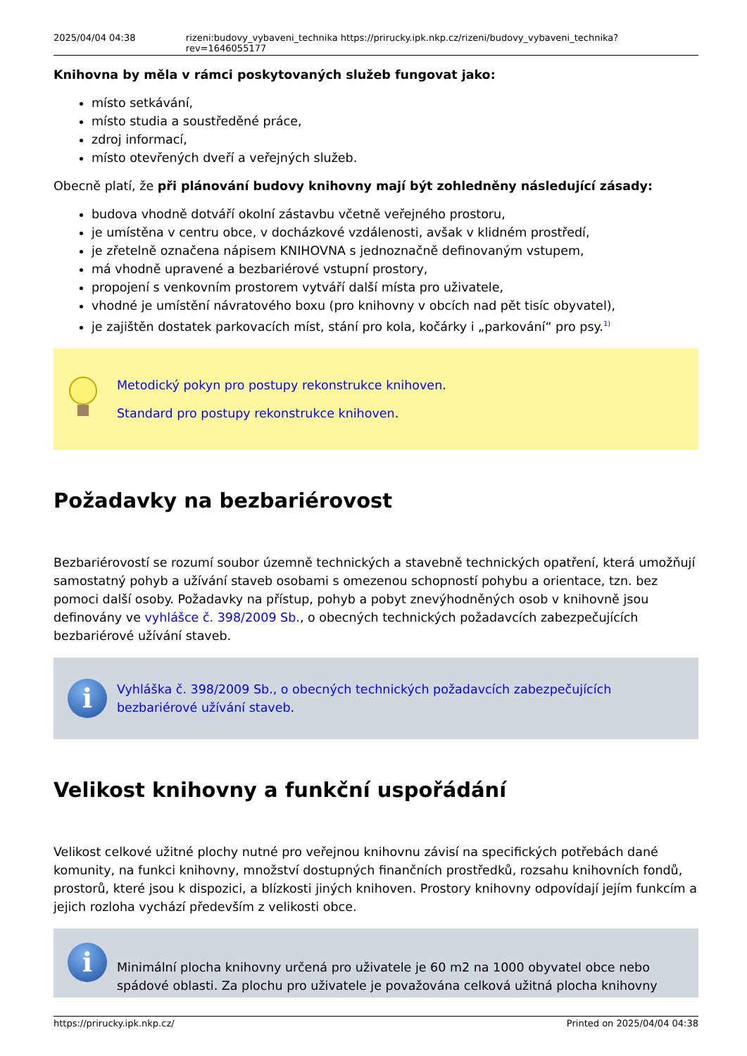2025/04/04 04:38 rizeni:budovy_vybaveni_technika https://prirucky.ipk.nkp.cz/rizeni/budovy_vybaveni_technika?rev=1646055177
Knihovna by měla v rámci poskytovaných služeb fungovat jako:
místo setkávání,
místo studia a soustředěné práce,
zdroj informací,
místo otevřených dveří a veřejných služeb.
Obecně platí, že při plánování budovy knihovny mají být zohledněny následující zásady:
budova vhodně dotváří okolní zástavbu včetně veřejného prostoru,
je umístěna v centru obce, v docházkové vzdálenosti, avšak v klidném prostředí,
je zřetelně označena nápisem KNIHOVNA s jednoznačně definovaným vstupem,
má vhodně upravené a bezbariérové vstupní prostory,
propojení s venkovním prostorem vytváří další místa pro uživatele,
vhodné je umístění návratového boxu (pro knihovny v obcích nad pět tisíc obyvatel),
je zajištěn dostatek parkovacích míst, stání pro kola, kočárky i „parkování“ pro psy.<sup>1)</sup>
Metodický pokyn pro postupy rekonstrukce knihoven.
Standard pro postupy rekonstrukce knihoven.
Požadavky na bezbariérovost
Bezbariérovostí se rozumí soubor územně technických a stavebně technických opatření, která umožňují samostatný pohyb a užívání staveb osobami s omezenou schopností pohybu a orientace, tzn. bez pomoci další osoby. Požadavky na přístup, pohyb a pobyt znevýhodněných osob v knihovně jsou definovány ve vyhlášce č. 398/2009 Sb., o obecných technických požadavcích zabezpečujících bezbariérové užívání staveb.
i
Vyhláška č. 398/2009 Sb., o obecných technických požadavcích zabezpečujících bezbariérové užívání staveb.
Velikost knihovny a funkční uspořádání
Velikost celkové užitné plochy nutné pro veřejnou knihovnu závisí na specifických potřebách dané komunity, na funkci knihovny, množství dostupných finančních prostředků, rozsahu knihovních fondů, prostorů, které jsou k dispozici, a blízkosti jiných knihoven. Prostory knihovny odpovídají jejím funkcím a jejich rozloha vychází především z velikosti obce.
i
Minimální plocha knihovny určená pro uživatele je 60 m2 na 1000 obyvatel obce nebo spádové oblasti. Za plochu pro uživatele je považována celková užitná plocha knihovny
https://prirucky.ipk.nkp.cz/ Printed on 2025/04/04 04:38